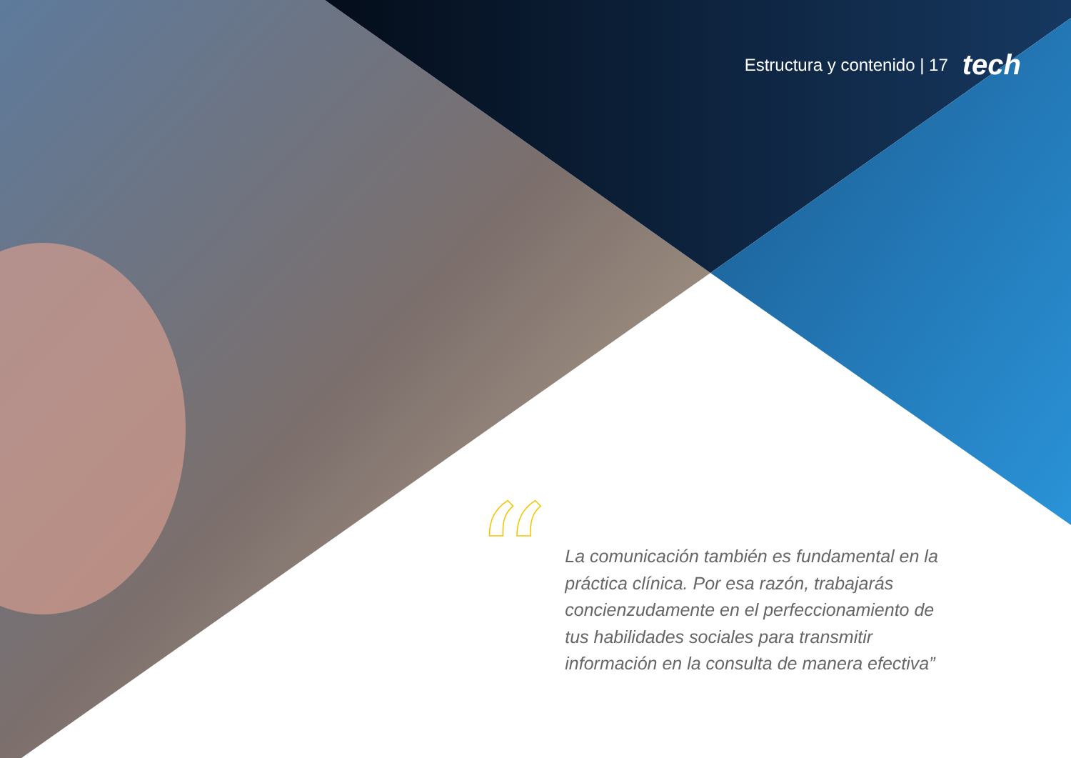Estructura y contenido | 17 tech
“
La comunicación también es fundamental en la práctica clínica. Por esa razón, trabajarás concienzudamente en el perfeccionamiento de tus habilidades sociales para transmitir información en la consulta de manera efectiva”